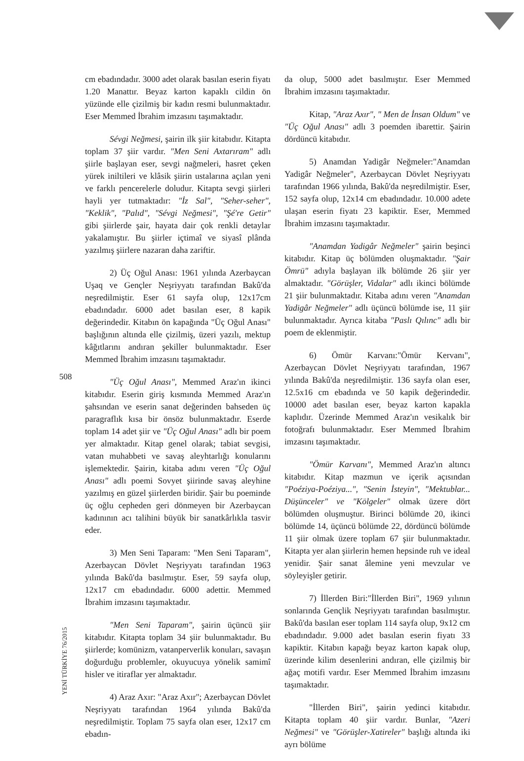508
YENİ TÜRKİYE 76/2015
cm ebadındadır. 3000 adet olarak basılan eserin fiyatı 1.20 Manattır. Beyaz karton kapaklı cildin ön yüzünde elle çizilmiş bir kadın resmi bulunmaktadır. Eser Memmed İbrahim imzasını taşımaktadır.
Sévgi Neğmesi, şairin ilk şiir kitabıdır. Kitapta toplam 37 şiir vardır. "Men Seni Axtarıram" adlı şiirle başlayan eser, sevgi nağmeleri, hasret çeken yürek iniltileri ve klâsik şiirin ustalarına açılan yeni ve farklı pencerelerle doludur. Kitapta sevgi şiirleri hayli yer tutmaktadır: "İz Sal", "Seher-seher", "Keklik", "Palıd", "Sévgi Neğmesi", "Şé're Getir" gibi şiirlerde şair, hayata dair çok renkli detaylar yakalamıştır. Bu şiirler içtimaî ve siyasî plânda yazılmış şiirlere nazaran daha zariftir.
2) Üç Oğul Anası: 1961 yılında Azerbaycan Uşaq ve Gençler Neşriyyatı tarafından Bakû'da neşredilmiştir. Eser 61 sayfa olup, 12x17cm ebadındadır. 6000 adet basılan eser, 8 kapik değerindedir. Kitabın ön kapağında "Üç Oğul Anası" başlığının altında elle çizilmiş, üzeri yazılı, mektup kâğıtlarını andıran şekiller bulunmaktadır. Eser Memmed İbrahim imzasını taşımaktadır.
"Üç Oğul Anası", Memmed Araz'ın ikinci kitabıdır. Eserin giriş kısmında Memmed Araz'ın şahsından ve eserin sanat değerinden bahseden üç paragraflık kısa bir önsöz bulunmaktadır. Eserde toplam 14 adet şiir ve "Üç Oğul Anası" adlı bir poem yer almaktadır. Kitap genel olarak; tabiat sevgisi, vatan muhabbeti ve savaş aleyhtarlığı konularını işlemektedir. Şairin, kitaba adını veren "Üç Oğul Anası" adlı poemi Sovyet şiirinde savaş aleyhine yazılmış en güzel şiirlerden biridir. Şair bu poeminde üç oğlu cepheden geri dönmeyen bir Azerbaycan kadınının acı talihini büyük bir sanatkârlıkla tasvir eder.
3) Men Seni Taparam: "Men Seni Taparam", Azerbaycan Dövlet Neşriyyatı tarafından 1963 yılında Bakû'da basılmıştır. Eser, 59 sayfa olup, 12x17 cm ebadındadır. 6000 adettir. Memmed İbrahim imzasını taşımaktadır.
"Men Seni Taparam", şairin üçüncü şiir kitabıdır. Kitapta toplam 34 şiir bulunmaktadır. Bu şiirlerde; komünizm, vatanperverlik konuları, savaşın doğurduğu problemler, okuyucuya yönelik samimî hisler ve itiraflar yer almaktadır.
4) Araz Axır: "Araz Axır"; Azerbaycan Dövlet Neşriyyatı tarafından 1964 yılında Bakû'da neşredilmiştir. Toplam 75 sayfa olan eser, 12x17 cm ebadın-
da olup, 5000 adet basılmıştır. Eser Memmed İbrahim imzasını taşımaktadır.
Kitap, "Araz Axır", " Men de İnsan Oldum" ve "Üç Oğul Anası" adlı 3 poemden ibarettir. Şairin dördüncü kitabıdır.
5) Anamdan Yadigâr Neğmeler:"Anamdan Yadigâr Neğmeler", Azerbaycan Dövlet Neşriyyatı tarafından 1966 yılında, Bakû'da neşredilmiştir. Eser, 152 sayfa olup, 12x14 cm ebadındadır. 10.000 adete ulaşan eserin fiyatı 23 kapiktir. Eser, Memmed İbrahim imzasını taşımaktadır.
"Anamdan Yadigâr Neğmeler" şairin beşinci kitabıdır. Kitap üç bölümden oluşmaktadır. "Şair Ömrü" adıyla başlayan ilk bölümde 26 şiir yer almaktadır. "Görüşler, Vidalar" adlı ikinci bölümde 21 şiir bulunmaktadır. Kitaba adını veren "Anamdan Yadigâr Neğmeler" adlı üçüncü bölümde ise, 11 şiir bulunmaktadır. Ayrıca kitaba "Paslı Qılınc" adlı bir poem de eklenmiştir.
6) Ömür Karvanı:"Ömür Kervanı", Azerbaycan Dövlet Neşriyyatı tarafından, 1967 yılında Bakû'da neşredilmiştir. 136 sayfa olan eser, 12.5x16 cm ebadında ve 50 kapik değerindedir. 10000 adet basılan eser, beyaz karton kapakla kaplıdır. Üzerinde Memmed Araz'ın vesikalık bir fotoğrafı bulunmaktadır. Eser Memmed İbrahim imzasını taşımaktadır.
"Ömür Karvanı", Memmed Araz'ın altıncı kitabıdır. Kitap mazmun ve içerik açısından "Poéziya-Poéziya...", "Senin İsteyin", "Mektublar... Düşünceler" ve "Kölgeler" olmak üzere dört bölümden oluşmuştur. Birinci bölümde 20, ikinci bölümde 14, üçüncü bölümde 22, dördüncü bölümde 11 şiir olmak üzere toplam 67 şiir bulunmaktadır. Kitapta yer alan şiirlerin hemen hepsinde ruh ve ideal yenidir. Şair sanat âlemine yeni mevzular ve söyleyişler getirir.
7) İllerden Biri:"İllerden Biri", 1969 yılının sonlarında Gençlik Neşriyyatı tarafından basılmıştır. Bakû'da basılan eser toplam 114 sayfa olup, 9x12 cm ebadındadır. 9.000 adet basılan eserin fiyatı 33 kapiktir. Kitabın kapağı beyaz karton kapak olup, üzerinde kilim desenlerini andıran, elle çizilmiş bir ağaç motifi vardır. Eser Memmed İbrahim imzasını taşımaktadır.
"İllerden Biri", şairin yedinci kitabıdır. Kitapta toplam 40 şiir vardır. Bunlar, "Azeri Neğmesi" ve "Görüşler-Xatireler" başlığı altında iki ayrı bölüme